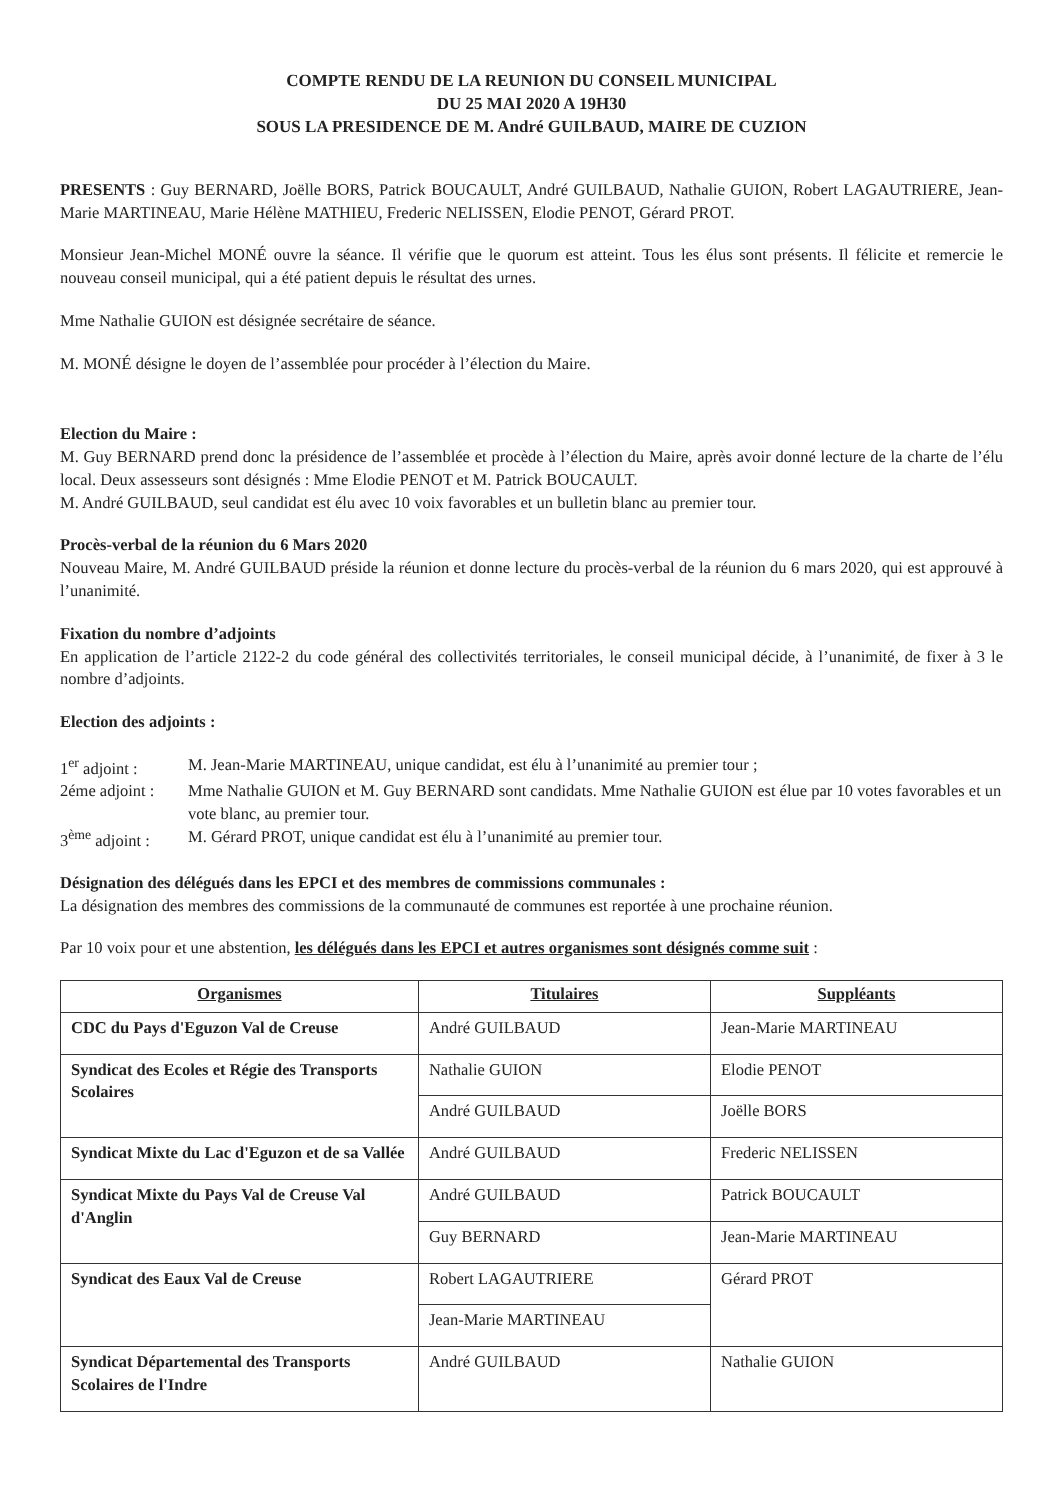COMPTE RENDU DE LA REUNION DU CONSEIL MUNICIPAL
DU 25 MAI 2020 A 19H30
SOUS LA PRESIDENCE DE M. André GUILBAUD, MAIRE DE CUZION
PRESENTS : Guy BERNARD, Joëlle BORS, Patrick BOUCAULT, André GUILBAUD, Nathalie GUION, Robert LAGAUTRIERE, Jean-Marie MARTINEAU, Marie Hélène MATHIEU, Frederic NELISSEN, Elodie PENOT, Gérard PROT.
Monsieur Jean-Michel MONÉ ouvre la séance. Il vérifie que le quorum est atteint. Tous les élus sont présents. Il félicite et remercie le nouveau conseil municipal, qui a été patient depuis le résultat des urnes.
Mme Nathalie GUION est désignée secrétaire de séance.
M. MONÉ désigne le doyen de l’assemblée pour procéder à l’élection du Maire.
Election du Maire :
M. Guy BERNARD prend donc la présidence de l’assemblée et procède à l’élection du Maire, après avoir donné lecture de la charte de l’élu local. Deux assesseurs sont désignés : Mme Elodie PENOT et M. Patrick BOUCAULT.
M. André GUILBAUD, seul candidat est élu avec 10 voix favorables et un bulletin blanc au premier tour.
Procès-verbal de la réunion du 6 Mars 2020
Nouveau Maire, M. André GUILBAUD préside la réunion et donne lecture du procès-verbal de la réunion du 6 mars 2020, qui est approuvé à l’unanimité.
Fixation du nombre d’adjoints
En application de l’article 2122-2 du code général des collectivités territoriales, le conseil municipal décide, à l’unanimité, de fixer à 3 le nombre d’adjoints.
Election des adjoints :
1<sup>er</sup> adjoint :
M. Jean-Marie MARTINEAU, unique candidat, est élu à l’unanimité au premier tour ;
2éme adjoint :
Mme Nathalie GUION et M. Guy BERNARD sont candidats. Mme Nathalie GUION est élue par 10 votes favorables et un vote blanc, au premier tour.
3<sup>ème</sup> adjoint :
M. Gérard PROT, unique candidat est élu à l’unanimité au premier tour.
Désignation des délégués dans les EPCI et des membres de commissions communales :
La désignation des membres des commissions de la communauté de communes est reportée à une prochaine réunion.
Par 10 voix pour et une abstention, les délégués dans les EPCI et autres organismes sont désignés comme suit :
| Organismes | Titulaires | Suppléants |
| --- | --- | --- |
| CDC du Pays d'Eguzon Val de Creuse | André GUILBAUD | Jean-Marie MARTINEAU |
| Syndicat des Ecoles et Régie des Transports Scolaires | Nathalie GUION | Elodie PENOT |
| | André GUILBAUD | Joëlle BORS |
| Syndicat Mixte du Lac d'Eguzon et de sa Vallée | André GUILBAUD | Frederic NELISSEN |
| Syndicat Mixte du Pays Val de Creuse Val d'Anglin | André GUILBAUD | Patrick BOUCAULT |
| | Guy BERNARD | Jean-Marie MARTINEAU |
| Syndicat des Eaux Val de Creuse | Robert LAGAUTRIERE | Gérard PROT |
| | Jean-Marie MARTINEAU | |
| Syndicat Départemental des Transports Scolaires de l'Indre | André GUILBAUD | Nathalie GUION |